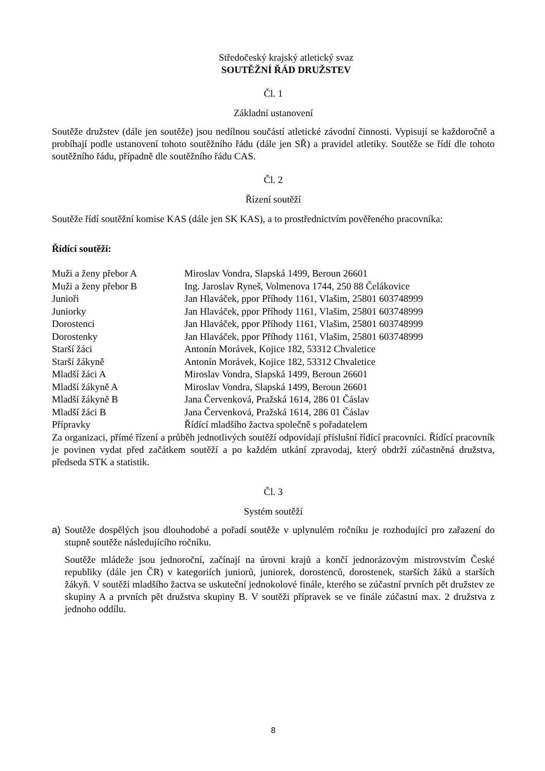Středočeský krajský atletický svaz
SOUTĚŽNÍ ŘÁD DRUŽSTEV
Čl. 1
Základní ustanovení
Soutěže družstev (dále jen soutěže) jsou nedílnou součástí atletické závodní činnosti. Vypisují se každoročně a probíhají podle ustanovení tohoto soutěžního řádu (dále jen SŘ) a pravidel atletiky. Soutěže se řídí dle tohoto soutěžního řádu, případně dle soutěžního řádu CAS.
Čl. 2
Řízení soutěží
Soutěže řídí soutěžní komise KAS (dále jen SK KAS), a to prostřednictvím pověřeného pracovníka:
Řídící soutěží:
| Muži a ženy přebor A | Miroslav Vondra, Slapská 1499, Beroun 26601 |
| Muži a ženy přebor B | Ing. Jaroslav Ryneš, Volmenova 1744, 250 88 Čelákovice |
| Junioři | Jan Hlaváček, ppor Příhody 1161, Vlašim, 25801 603748999 |
| Juniorky | Jan Hlaváček, ppor Příhody 1161, Vlašim, 25801 603748999 |
| Dorostenci | Jan Hlaváček, ppor Příhody 1161, Vlašim, 25801 603748999 |
| Dorostenky | Jan Hlaváček, ppor Příhody 1161, Vlašim, 25801 603748999 |
| Starší žáci | Antonín Morávek, Kojice 182, 53312 Chvaletice |
| Starší žákyně | Antonín Morávek, Kojice 182, 53312 Chvaletice |
| Mladší žáci A | Miroslav Vondra, Slapská 1499, Beroun 26601 |
| Mladší žákyně A | Miroslav Vondra, Slapská 1499, Beroun 26601 |
| Mladší žákyně B | Jana Červenková, Pražská 1614, 286 01 Čáslav |
| Mladší žáci B | Jana Červenková, Pražská 1614, 286 01 Čáslav |
| Přípravky | Řídící mladšího žactva společně s pořadatelem |
Za organizaci, přímé řízení a průběh jednotlivých soutěží odpovídají příslušní řídící pracovníci. Řídící pracovník je povinen vydat před začátkem soutěží a po každém utkání zpravodaj, který obdrží zúčastněná družstva, předseda STK a statistik.
Čl. 3
Systém soutěží
a) Soutěže dospělých jsou dlouhodobé a pořadí soutěže v uplynulém ročníku je rozhodující pro zařazení do stupně soutěže následujícího ročníku.
Soutěže mládeže jsou jednoroční, začínají na úrovni krajů a končí jednorázovým mistrovstvím České republiky (dále jen ČR) v kategoriích juniorů, juniorek, dorostenců, dorostenek, starších žáků a starších žákyň. V soutěži mladšího žactva se uskuteční jednokolové finále, kterého se zúčastní prvních pět družstev ze skupiny A a prvních pět družstva skupiny B. V soutěži přípravek se ve finále zúčastní max. 2 družstva z jednoho oddílu.
8